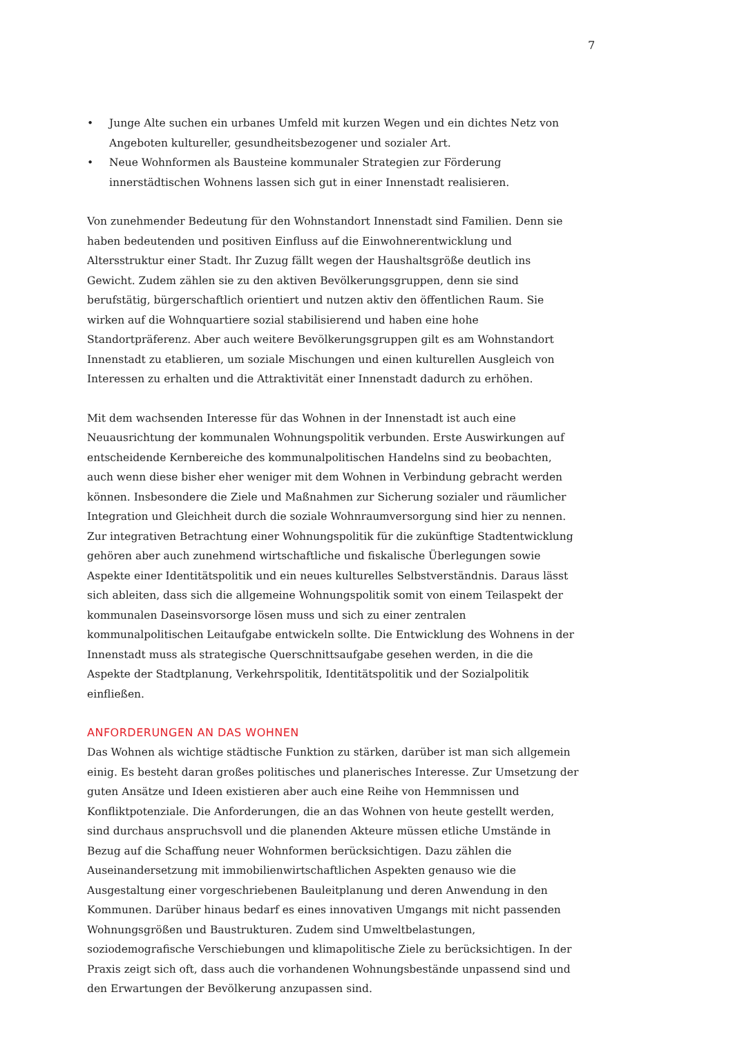7
• Junge Alte suchen ein urbanes Umfeld mit kurzen Wegen und ein dichtes Netz von Angeboten kultureller, gesundheitsbezogener und sozialer Art.
• Neue Wohnformen als Bausteine kommunaler Strategien zur Förderung innerstädtischen Wohnens lassen sich gut in einer Innenstadt realisieren.
Von zunehmender Bedeutung für den Wohnstandort Innenstadt sind Familien. Denn sie haben bedeutenden und positiven Einfluss auf die Einwohnerentwicklung und Altersstruktur einer Stadt. Ihr Zuzug fällt wegen der Haushaltsgröße deutlich ins Gewicht. Zudem zählen sie zu den aktiven Bevölkerungsgruppen, denn sie sind berufstätig, bürgerschaftlich orientiert und nutzen aktiv den öffentlichen Raum. Sie wirken auf die Wohnquartiere sozial stabilisierend und haben eine hohe Standortpräferenz. Aber auch weitere Bevölkerungsgruppen gilt es am Wohnstandort Innenstadt zu etablieren, um soziale Mischungen und einen kulturellen Ausgleich von Interessen zu erhalten und die Attraktivität einer Innenstadt dadurch zu erhöhen.
Mit dem wachsenden Interesse für das Wohnen in der Innenstadt ist auch eine Neuausrichtung der kommunalen Wohnungspolitik verbunden. Erste Auswirkungen auf entscheidende Kernbereiche des kommunalpolitischen Handelns sind zu beobachten, auch wenn diese bisher eher weniger mit dem Wohnen in Verbindung gebracht werden können. Insbesondere die Ziele und Maßnahmen zur Sicherung sozialer und räumlicher Integration und Gleichheit durch die soziale Wohnraumversorgung sind hier zu nennen. Zur integrativen Betrachtung einer Wohnungspolitik für die zukünftige Stadtentwicklung gehören aber auch zunehmend wirtschaftliche und fiskalische Überlegungen sowie Aspekte einer Identitätspolitik und ein neues kulturelles Selbstverständnis. Daraus lässt sich ableiten, dass sich die allgemeine Wohnungspolitik somit von einem Teilaspekt der kommunalen Daseinsvorsorge lösen muss und sich zu einer zentralen kommunalpolitischen Leitaufgabe entwickeln sollte. Die Entwicklung des Wohnens in der Innenstadt muss als strategische Querschnittsaufgabe gesehen werden, in die die Aspekte der Stadtplanung, Verkehrspolitik, Identitätspolitik und der Sozialpolitik einfließen.
ANFORDERUNGEN AN DAS WOHNEN
Das Wohnen als wichtige städtische Funktion zu stärken, darüber ist man sich allgemein einig. Es besteht daran großes politisches und planerisches Interesse. Zur Umsetzung der guten Ansätze und Ideen existieren aber auch eine Reihe von Hemmnissen und Konfliktpotenziale. Die Anforderungen, die an das Wohnen von heute gestellt werden, sind durchaus anspruchsvoll und die planenden Akteure müssen etliche Umstände in Bezug auf die Schaffung neuer Wohnformen berücksichtigen. Dazu zählen die Auseinandersetzung mit immobilienwirtschaftlichen Aspekten genauso wie die Ausgestaltung einer vorgeschriebenen Bauleitplanung und deren Anwendung in den Kommunen. Darüber hinaus bedarf es eines innovativen Umgangs mit nicht passenden Wohnungsgrößen und Baustrukturen. Zudem sind Umweltbelastungen, soziodemografische Verschiebungen und klimapolitische Ziele zu berücksichtigen. In der Praxis zeigt sich oft, dass auch die vorhandenen Wohnungsbestände unpassend sind und den Erwartungen der Bevölkerung anzupassen sind.